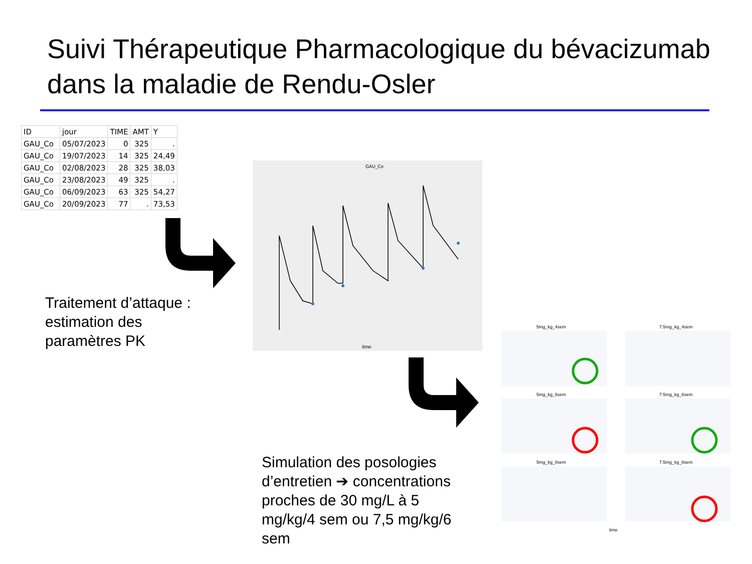Suivi Thérapeutique Pharmacologique du bévacizumab dans la maladie de Rendu-Osler
| ID | jour | TIME | AMT | Y |
| --- | --- | --- | --- | --- |
| GAU_Co | 05/07/2023 | 0 | 325 | . |
| GAU_Co | 19/07/2023 | 14 | 325 | 24,49 |
| GAU_Co | 02/08/2023 | 28 | 325 | 38,03 |
| GAU_Co | 23/08/2023 | 49 | 325 | . |
| GAU_Co | 06/09/2023 | 63 | 325 | 54,27 |
| GAU_Co | 20/09/2023 | 77 | . | 73,53 |
Traitement d’attaque :
estimation des
paramètres PK
GAU_Co
time
5mg_kg_4sem
7.5mg_kg_4sem
5mg_kg_6sem
7.5mg_kg_6sem
5mg_kg_8sem
7.5mg_kg_8sem
time
Simulation des posologies d’entretien ➔ concentrations proches de 30 mg/L à 5 mg/kg/4 sem ou 7,5 mg/kg/6 sem